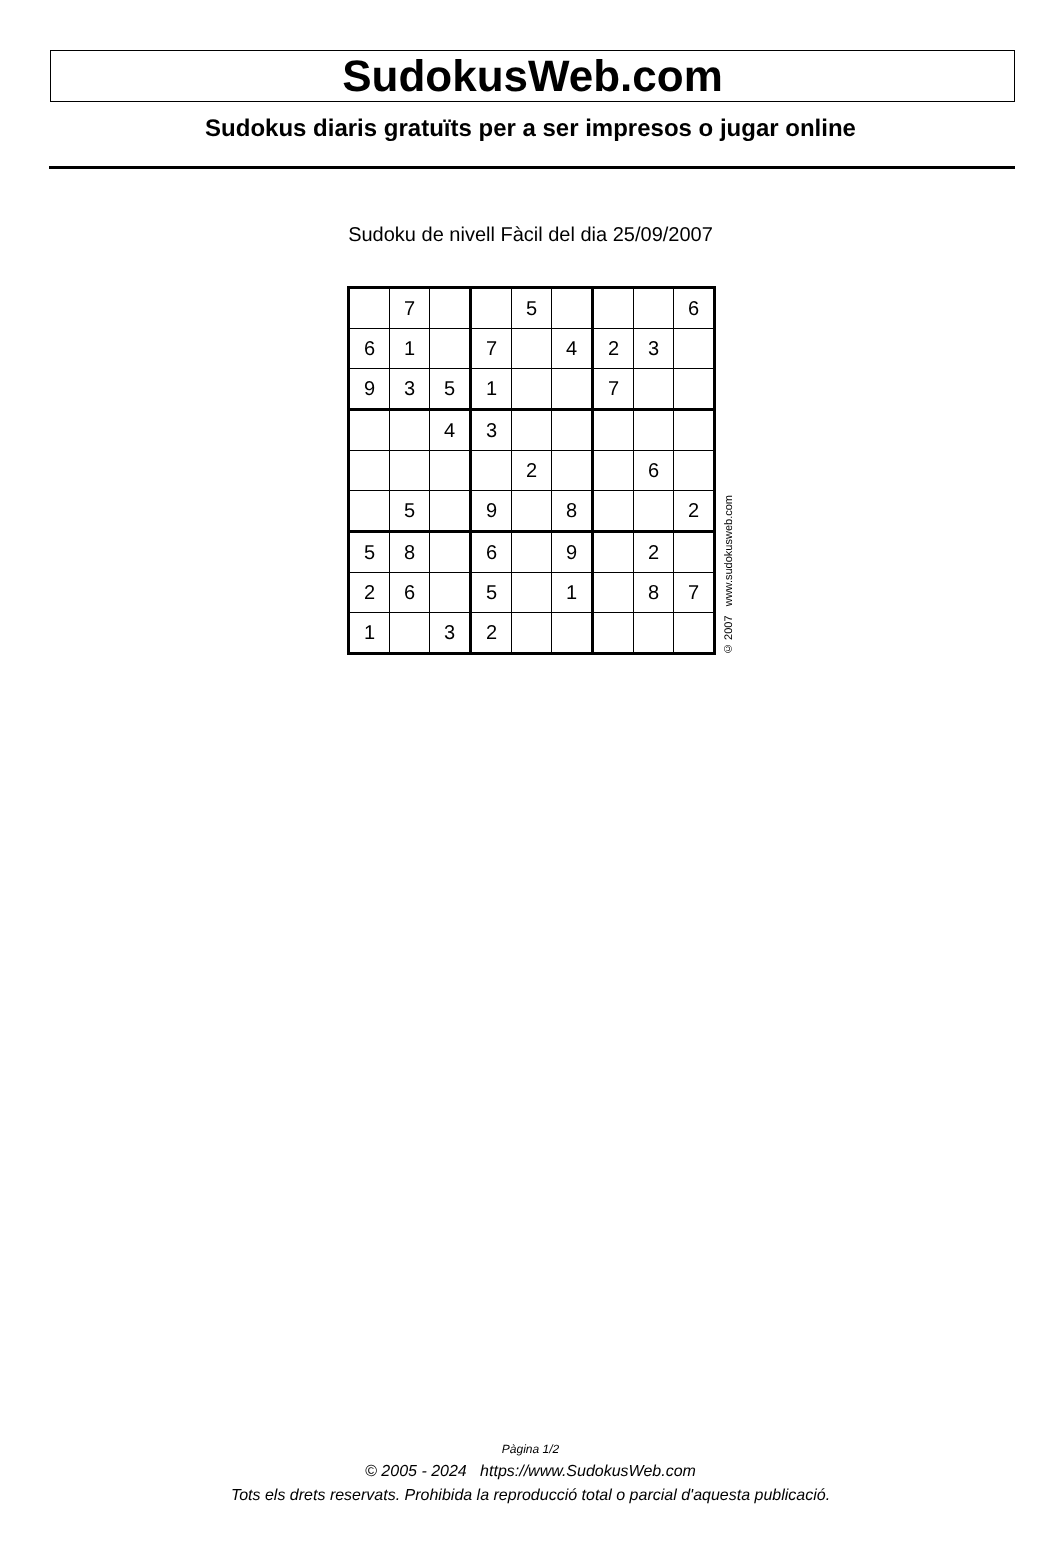SudokusWeb.com
Sudokus diaris gratuïts per a ser impresos o jugar online
Sudoku de nivell Fàcil del dia 25/09/2007
| | 7 | | | 5 | | | | 6 |
| 6 | 1 | | 7 | | 4 | 2 | 3 | |
| 9 | 3 | 5 | 1 | | | 7 | | |
| | | 4 | 3 | | | | | |
| | | | | 2 | | | 6 | |
| | 5 | | 9 | | 8 | | | 2 |
| 5 | 8 | | 6 | | 9 | | 2 | |
| 2 | 6 | | 5 | | 1 | | 8 | 7 |
| 1 | | 3 | 2 | | | | | |
© 2007 www.sudokusweb.com
Pàgina 1/2
© 2005 - 2024 https://www.SudokusWeb.com
Tots els drets reservats. Prohibida la reproducció total o parcial d'aquesta publicació.